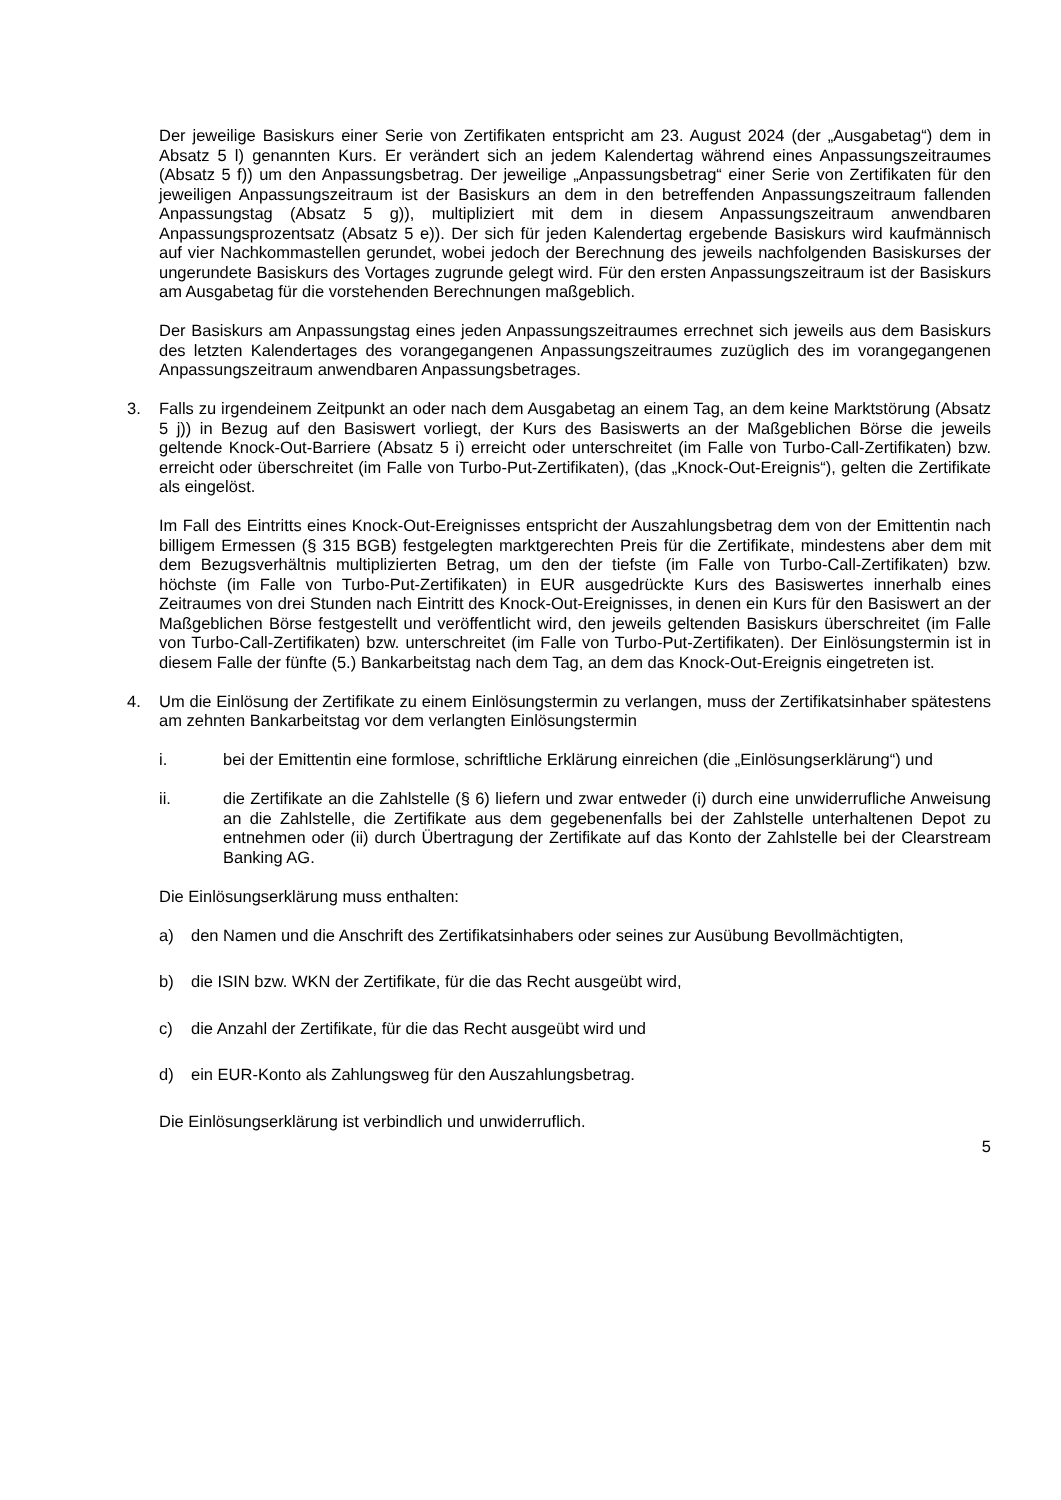Der jeweilige Basiskurs einer Serie von Zertifikaten entspricht am 23. August 2024 (der „Ausgabetag“) dem in Absatz 5 l) genannten Kurs. Er verändert sich an jedem Kalendertag während eines Anpassungszeitraumes (Absatz 5 f)) um den Anpassungsbetrag. Der jeweilige „Anpassungsbetrag“ einer Serie von Zertifikaten für den jeweiligen Anpassungszeitraum ist der Basiskurs an dem in den betreffenden Anpassungszeitraum fallenden Anpassungstag (Absatz 5 g)), multipliziert mit dem in diesem Anpassungszeitraum anwendbaren Anpassungsprozentsatz (Absatz 5 e)). Der sich für jeden Kalendertag ergebende Basiskurs wird kaufmännisch auf vier Nachkommastellen gerundet, wobei jedoch der Berechnung des jeweils nachfolgenden Basiskurses der ungerundete Basiskurs des Vortages zugrunde gelegt wird. Für den ersten Anpassungszeitraum ist der Basiskurs am Ausgabetag für die vorstehenden Berechnungen maßgeblich.
Der Basiskurs am Anpassungstag eines jeden Anpassungszeitraumes errechnet sich jeweils aus dem Basiskurs des letzten Kalendertages des vorangegangenen Anpassungszeitraumes zuzüglich des im vorangegangenen Anpassungszeitraum anwendbaren Anpassungsbetrages.
3. Falls zu irgendeinem Zeitpunkt an oder nach dem Ausgabetag an einem Tag, an dem keine Marktstörung (Absatz 5 j)) in Bezug auf den Basiswert vorliegt, der Kurs des Basiswerts an der Maßgeblichen Börse die jeweils geltende Knock-Out-Barriere (Absatz 5 i) erreicht oder unterschreitet (im Falle von Turbo-Call-Zertifikaten) bzw. erreicht oder überschreitet (im Falle von Turbo-Put-Zertifikaten), (das „Knock-Out-Ereignis“), gelten die Zertifikate als eingelöst.
Im Fall des Eintritts eines Knock-Out-Ereignisses entspricht der Auszahlungsbetrag dem von der Emittentin nach billigem Ermessen (§ 315 BGB) festgelegten marktgerechten Preis für die Zertifikate, mindestens aber dem mit dem Bezugsverhältnis multiplizierten Betrag, um den der tiefste (im Falle von Turbo-Call-Zertifikaten) bzw. höchste (im Falle von Turbo-Put-Zertifikaten) in EUR ausgedrückte Kurs des Basiswertes innerhalb eines Zeitraumes von drei Stunden nach Eintritt des Knock-Out-Ereignisses, in denen ein Kurs für den Basiswert an der Maßgeblichen Börse festgestellt und veröffentlicht wird, den jeweils geltenden Basiskurs überschreitet (im Falle von Turbo-Call-Zertifikaten) bzw. unterschreitet (im Falle von Turbo-Put-Zertifikaten). Der Einlösungstermin ist in diesem Falle der fünfte (5.) Bankarbeitstag nach dem Tag, an dem das Knock-Out-Ereignis eingetreten ist.
4. Um die Einlösung der Zertifikate zu einem Einlösungstermin zu verlangen, muss der Zertifikatsinhaber spätestens am zehnten Bankarbeitstag vor dem verlangten Einlösungstermin
i. bei der Emittentin eine formlose, schriftliche Erklärung einreichen (die „Einlösungserklärung“) und
ii. die Zertifikate an die Zahlstelle (§ 6) liefern und zwar entweder (i) durch eine unwiderrufliche Anweisung an die Zahlstelle, die Zertifikate aus dem gegebenenfalls bei der Zahlstelle unterhaltenen Depot zu entnehmen oder (ii) durch Übertragung der Zertifikate auf das Konto der Zahlstelle bei der Clearstream Banking AG.
Die Einlösungserklärung muss enthalten:
a) den Namen und die Anschrift des Zertifikatsinhabers oder seines zur Ausübung Bevollmächtigten,
b) die ISIN bzw. WKN der Zertifikate, für die das Recht ausgeübt wird,
c) die Anzahl der Zertifikate, für die das Recht ausgeübt wird und
d) ein EUR-Konto als Zahlungsweg für den Auszahlungsbetrag.
Die Einlösungserklärung ist verbindlich und unwiderruflich.
5